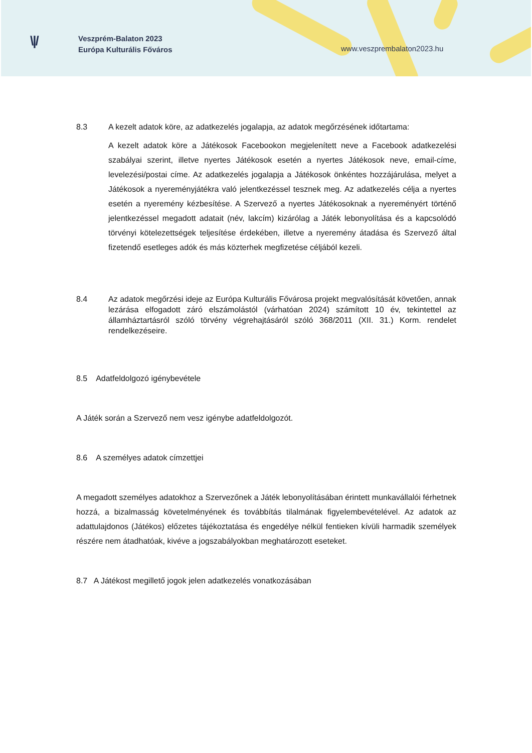\|/
Veszprém-Balaton 2023
Európa Kulturális Főváros
www.veszprembalaton2023.hu
8.3 A kezelt adatok köre, az adatkezelés jogalapja, az adatok megőrzésének időtartama:
A kezelt adatok köre a Játékosok Facebookon megjelenített neve a Facebook adatkezelési szabályai szerint, illetve nyertes Játékosok esetén a nyertes Játékosok neve, email-címe, levelezési/postai címe. Az adatkezelés jogalapja a Játékosok önkéntes hozzájárulása, melyet a Játékosok a nyereményjátékra való jelentkezéssel tesznek meg. Az adatkezelés célja a nyertes esetén a nyeremény kézbesítése. A Szervező a nyertes Játékosoknak a nyereményért történő jelentkezéssel megadott adatait (név, lakcím) kizárólag a Játék lebonyolítása és a kapcsolódó törvényi kötelezettségek teljesítése érdekében, illetve a nyeremény átadása és Szervező által fizetendő esetleges adók és más közterhek megfizetése céljából kezeli.
8.4 Az adatok megőrzési ideje az Európa Kulturális Fővárosa projekt megvalósítását követően, annak lezárása elfogadott záró elszámolástól (várhatóan 2024) számított 10 év, tekintettel az államháztartásról szóló törvény végrehajtásáról szóló 368/2011 (XII. 31.) Korm. rendelet rendelkezéseire.
8.5 Adatfeldolgozó igénybevétele
A Játék során a Szervező nem vesz igénybe adatfeldolgozót.
8.6 A személyes adatok címzettjei
A megadott személyes adatokhoz a Szervezőnek a Játék lebonyolításában érintett munkavállalói férhetnek hozzá, a bizalmasság követelményének és továbbítás tilalmának figyelembevételével. Az adatok az adattulajdonos (Játékos) előzetes tájékoztatása és engedélye nélkül fentieken kívüli harmadik személyek részére nem átadhatóak, kivéve a jogszabályokban meghatározott eseteket.
8.7 A Játékost megillető jogok jelen adatkezelés vonatkozásában